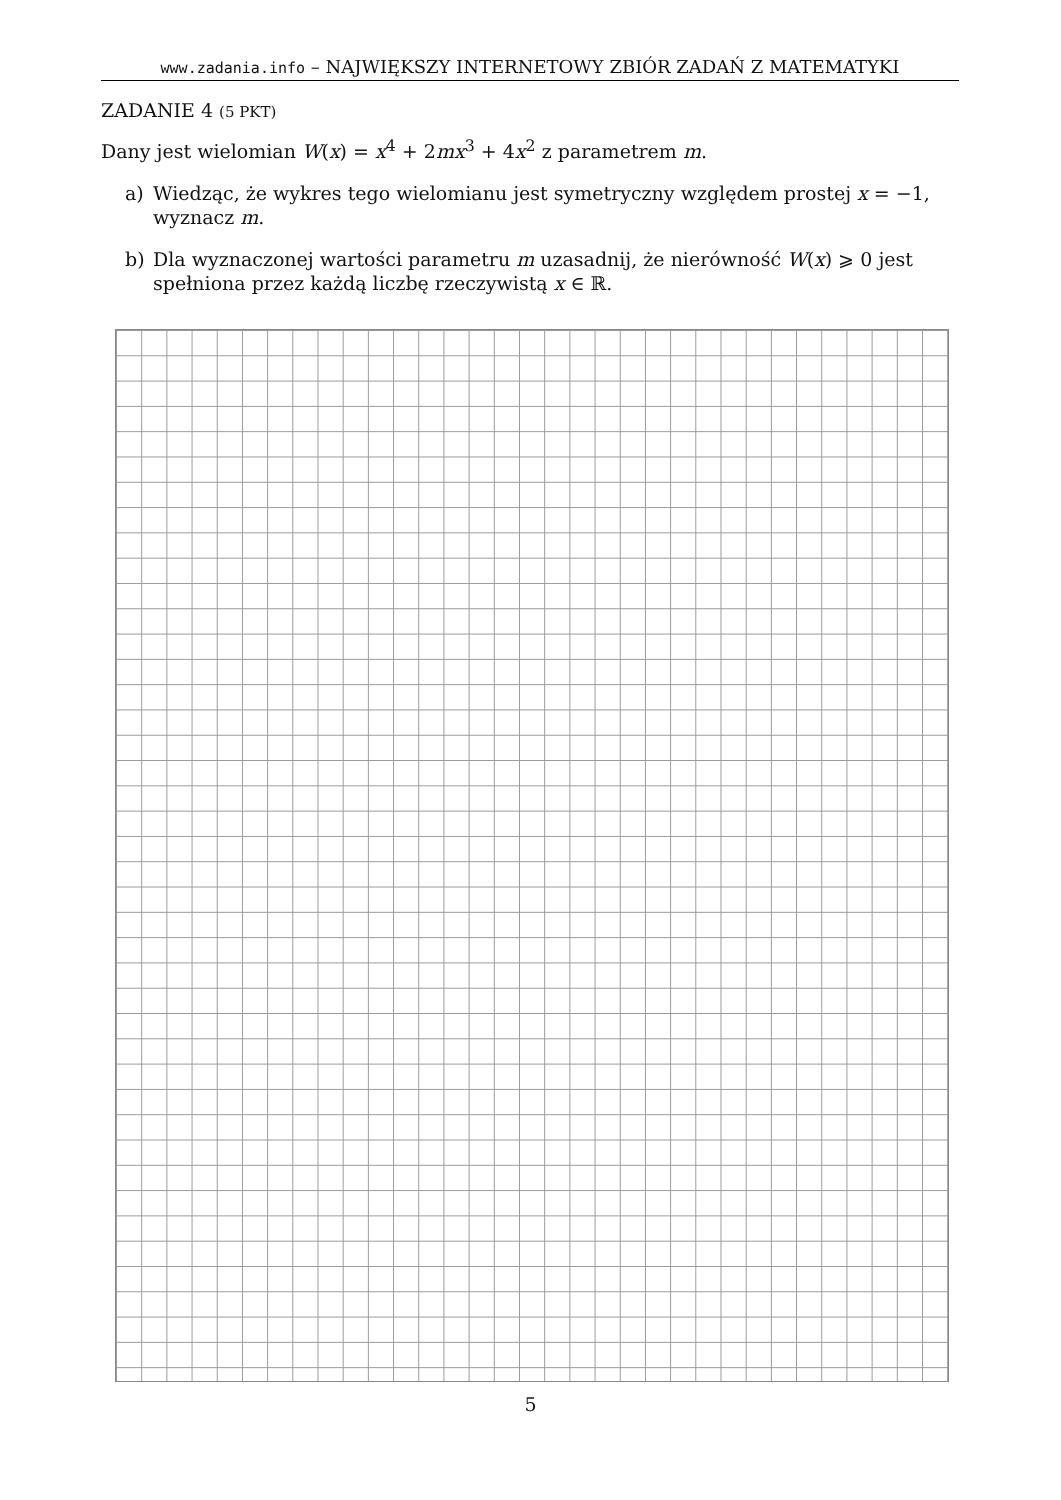www.zadania.info – NAJWIĘKSZY INTERNETOWY ZBIÓR ZADAŃ Z MATEMATYKI
ZADANIE 4 (5 PKT)
Dany jest wielomian W(x) = x<sup>4</sup> + 2mx<sup>3</sup> + 4x<sup>2</sup> z parametrem m.
a) Wiedząc, że wykres tego wielomianu jest symetryczny względem prostej x = −1, wyznacz m.
b) Dla wyznaczonej wartości parametru m uzasadnij, że nierówność W(x) ⩾ 0 jest spełniona przez każdą liczbę rzeczywistą x ∈ ℝ.
5